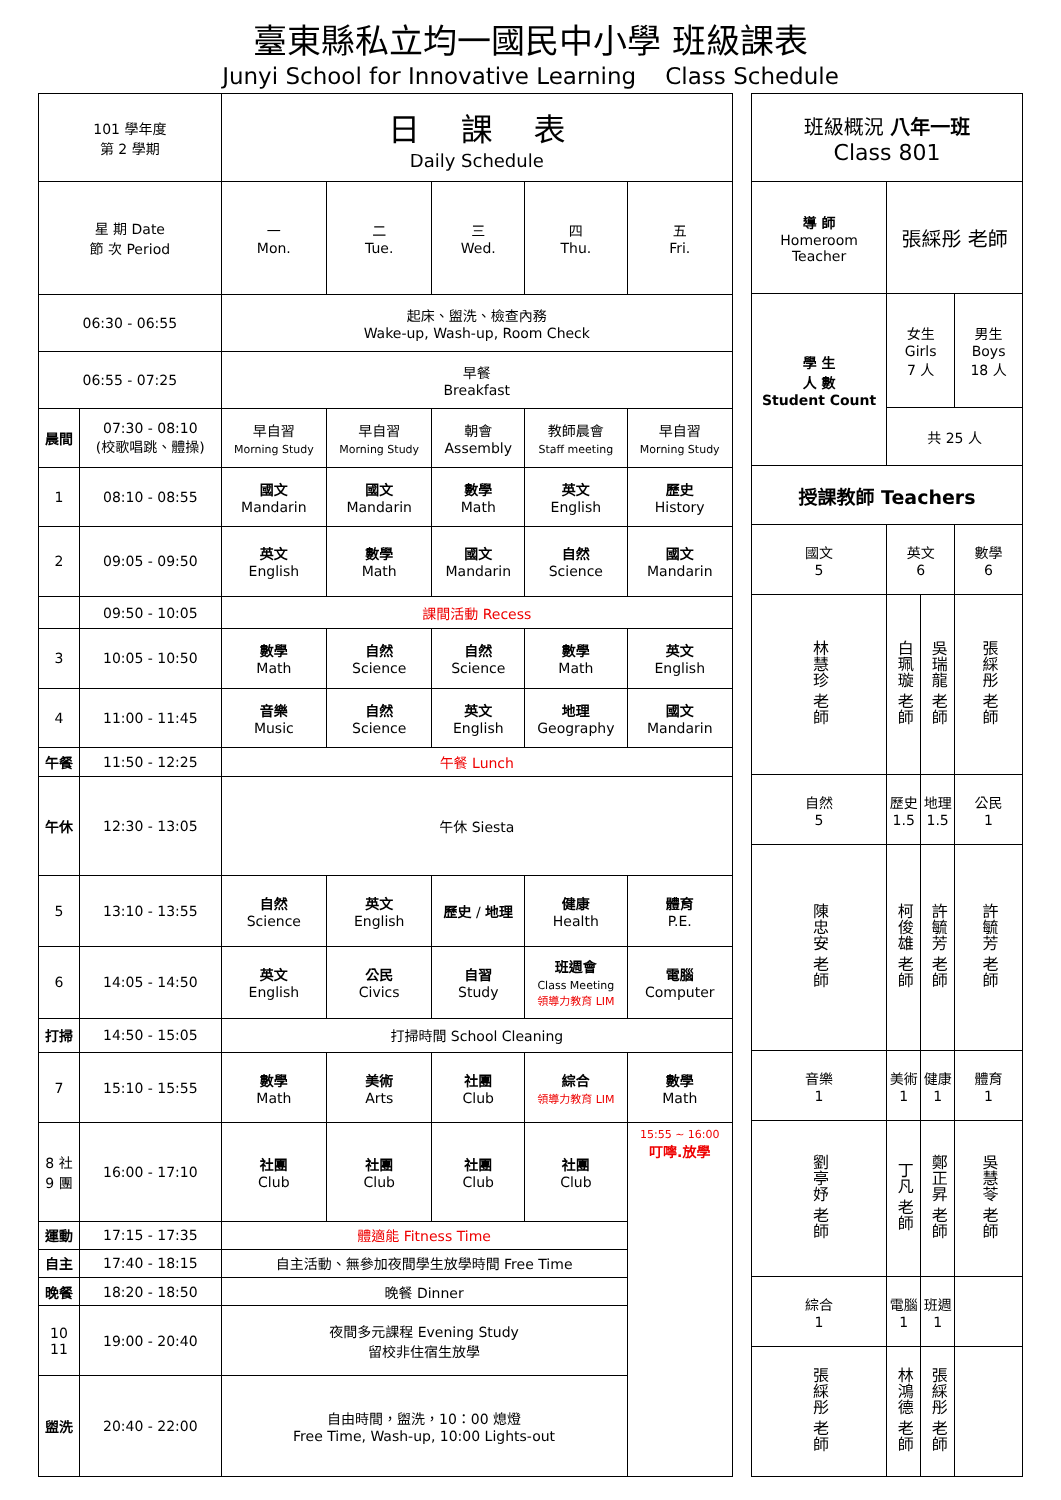臺東縣私立均一國民中小學 班級課表
Junyi School for Innovative Learning Class Schedule
| 101 學年度 第 2 學期 | | 日 課 表 Daily Schedule | | | | |
| 星 期 Date 節 次 Period | | 一 Mon. | 二 Tue. | 三 Wed. | 四 Thu. | 五 Fri. |
| 06:30 - 06:55 | | 起床、盥洗、檢查內務 Wake-up, Wash-up, Room Check | | | | |
| 06:55 - 07:25 | | 早餐 Breakfast | | | | |
| 晨間 | 07:30 - 08:10 (校歌唱跳、體操) | 早自習 Morning Study | 早自習 Morning Study | 朝會 Assembly | 教師晨會 Staff meeting | 早自習 Morning Study |
| 1 | 08:10 - 08:55 | 國文 Mandarin | 國文 Mandarin | 數學 Math | 英文 English | 歷史 History |
| 2 | 09:05 - 09:50 | 英文 English | 數學 Math | 國文 Mandarin | 自然 Science | 國文 Mandarin |
| | 09:50 - 10:05 | 課間活動 Recess | | | | |
| 3 | 10:05 - 10:50 | 數學 Math | 自然 Science | 自然 Science | 數學 Math | 英文 English |
| 4 | 11:00 - 11:45 | 音樂 Music | 自然 Science | 英文 English | 地理 Geography | 國文 Mandarin |
| 午餐 | 11:50 - 12:25 | 午餐 Lunch | | | | |
| 午休 | 12:30 - 13:05 | 午休 Siesta | | | | |
| 5 | 13:10 - 13:55 | 自然 Science | 英文 English | 歷史 / 地理 | 健康 Health | 體育 P.E. |
| 6 | 14:05 - 14:50 | 英文 English | 公民 Civics | 自習 Study | 班週會 Class Meeting 領導力教育 LIM | 電腦 Computer |
| 打掃 | 14:50 - 15:05 | 打掃時間 School Cleaning | | | | |
| 7 | 15:10 - 15:55 | 數學 Math | 美術 Arts | 社團 Club | 綜合 領導力教育 LIM | 數學 Math |
| 8 社 9 團 | 16:00 - 17:10 | 社團 Club | 社團 Club | 社團 Club | 社團 Club | 15:55 ~ 16:00 叮嚀.放學 |
| 運動 | 17:15 - 17:35 | 體適能 Fitness Time | | | | |
| 自主 | 17:40 - 18:15 | 自主活動、無參加夜間學生放學時間 Free Time | | | | |
| 晚餐 | 18:20 - 18:50 | 晚餐 Dinner | | | | |
| 10 11 | 19:00 - 20:40 | 夜間多元課程 Evening Study 留校非住宿生放學 | | | | |
| 盥洗 | 20:40 - 22:00 | 自由時間，盥洗，10：00 熄燈 Free Time, Wash-up, 10:00 Lights-out | | | | |
| 班級概況 八年一班 Class 801 | | | |
| 導 師 Homeroom Teacher | 張綵彤 老師 | | |
| 學 生 人 數 Student Count | 女生 Girls 7 人 | | 男生 Boys 18 人 |
| | 共 25 人 | | |
| 授課教師 Teachers | | | |
| 國文 5 | 英文 6 | | 數學 6 |
| 林慧珍 老師 | 白珮璇 老師 | 吳瑞龍 老師 | 張綵彤 老師 |
| 自然 5 | 歷史 1.5 | 地理 1.5 | 公民 1 |
| 陳忠安 老師 | 柯俊雄 老師 | 許毓芳 老師 | 許毓芳 老師 |
| 音樂 1 | 美術 1 | 健康 1 | 體育 1 |
| 劉亭妤 老師 | 丁凡 老師 | 鄭正昇 老師 | 吳慧苓 老師 |
| 綜合 1 | 電腦 1 | 班週 1 | |
| 張綵彤 老師 | 林鴻德 老師 | 張綵彤 老師 | |